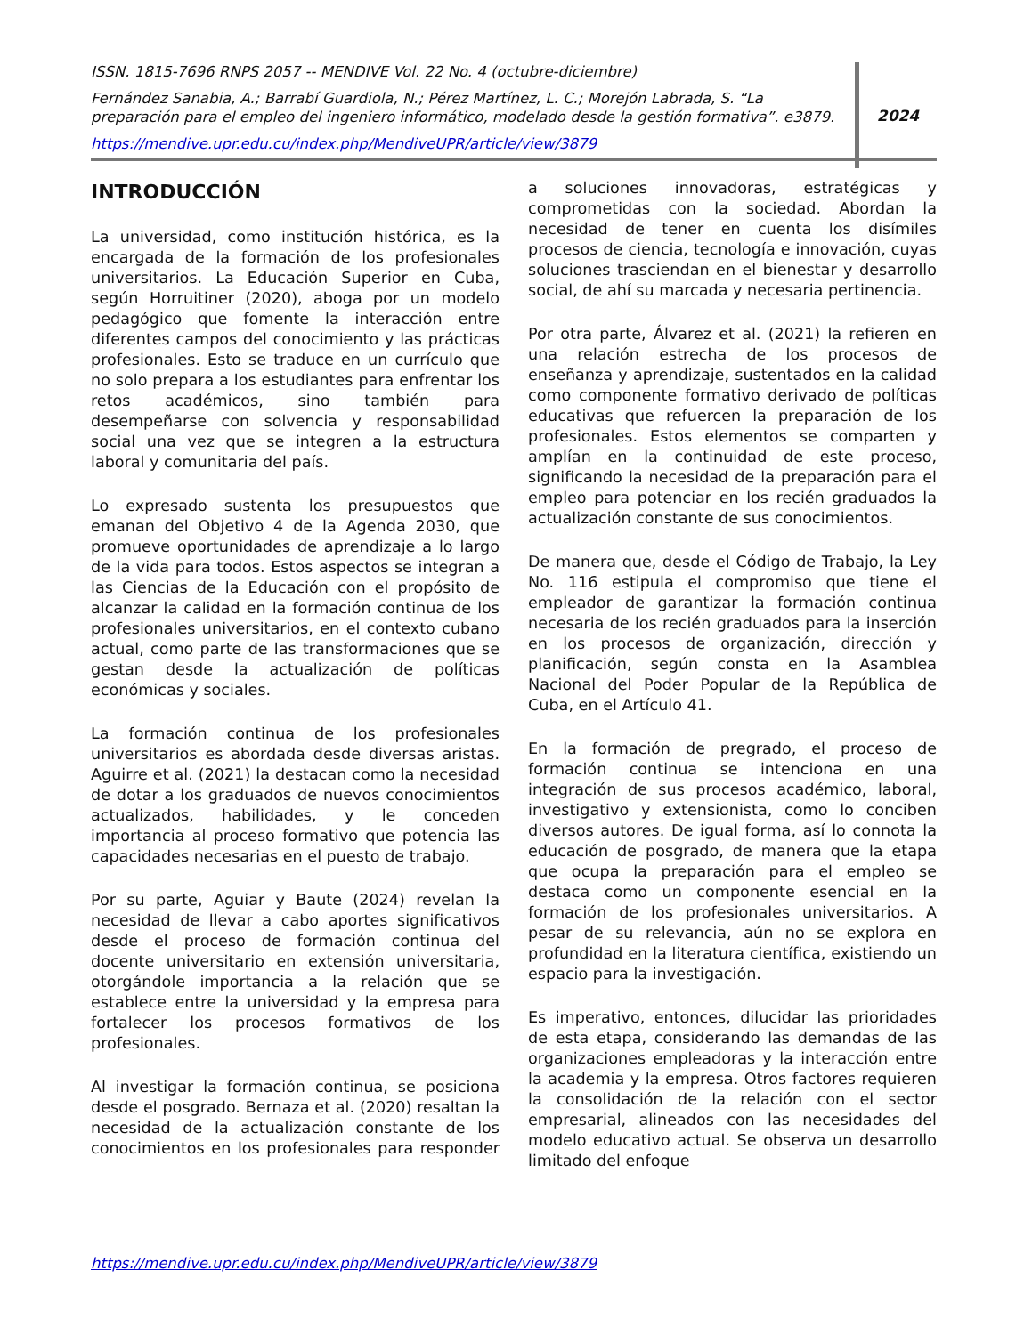ISSN. 1815-7696 RNPS 2057 -- MENDIVE Vol. 22 No. 4 (octubre-diciembre)
Fernández Sanabia, A.; Barrabí Guardiola, N.; Pérez Martínez, L. C.; Morejón Labrada, S. “La preparación para el empleo del ingeniero informático, modelado desde la gestión formativa”. e3879.
https://mendive.upr.edu.cu/index.php/MendiveUPR/article/view/3879
2024
INTRODUCCIÓN
La universidad, como institución histórica, es la encargada de la formación de los profesionales universitarios. La Educación Superior en Cuba, según Horruitiner (2020), aboga por un modelo pedagógico que fomente la interacción entre diferentes campos del conocimiento y las prácticas profesionales. Esto se traduce en un currículo que no solo prepara a los estudiantes para enfrentar los retos académicos, sino también para desempeñarse con solvencia y responsabilidad social una vez que se integren a la estructura laboral y comunitaria del país.
Lo expresado sustenta los presupuestos que emanan del Objetivo 4 de la Agenda 2030, que promueve oportunidades de aprendizaje a lo largo de la vida para todos. Estos aspectos se integran a las Ciencias de la Educación con el propósito de alcanzar la calidad en la formación continua de los profesionales universitarios, en el contexto cubano actual, como parte de las transformaciones que se gestan desde la actualización de políticas económicas y sociales.
La formación continua de los profesionales universitarios es abordada desde diversas aristas. Aguirre et al. (2021) la destacan como la necesidad de dotar a los graduados de nuevos conocimientos actualizados, habilidades, y le conceden importancia al proceso formativo que potencia las capacidades necesarias en el puesto de trabajo.
Por su parte, Aguiar y Baute (2024) revelan la necesidad de llevar a cabo aportes significativos desde el proceso de formación continua del docente universitario en extensión universitaria, otorgándole importancia a la relación que se establece entre la universidad y la empresa para fortalecer los procesos formativos de los profesionales.
Al investigar la formación continua, se posiciona desde el posgrado. Bernaza et al. (2020) resaltan la necesidad de la actualización constante de los conocimientos en los profesionales para responder a soluciones innovadoras, estratégicas y comprometidas con la sociedad. Abordan la necesidad de tener en cuenta los disímiles procesos de ciencia, tecnología e innovación, cuyas soluciones trasciendan en el bienestar y desarrollo social, de ahí su marcada y necesaria pertinencia.
Por otra parte, Álvarez et al. (2021) la refieren en una relación estrecha de los procesos de enseñanza y aprendizaje, sustentados en la calidad como componente formativo derivado de políticas educativas que refuercen la preparación de los profesionales. Estos elementos se comparten y amplían en la continuidad de este proceso, significando la necesidad de la preparación para el empleo para potenciar en los recién graduados la actualización constante de sus conocimientos.
De manera que, desde el Código de Trabajo, la Ley No. 116 estipula el compromiso que tiene el empleador de garantizar la formación continua necesaria de los recién graduados para la inserción en los procesos de organización, dirección y planificación, según consta en la Asamblea Nacional del Poder Popular de la República de Cuba, en el Artículo 41.
En la formación de pregrado, el proceso de formación continua se intenciona en una integración de sus procesos académico, laboral, investigativo y extensionista, como lo conciben diversos autores. De igual forma, así lo connota la educación de posgrado, de manera que la etapa que ocupa la preparación para el empleo se destaca como un componente esencial en la formación de los profesionales universitarios. A pesar de su relevancia, aún no se explora en profundidad en la literatura científica, existiendo un espacio para la investigación.
Es imperativo, entonces, dilucidar las prioridades de esta etapa, considerando las demandas de las organizaciones empleadoras y la interacción entre la academia y la empresa. Otros factores requieren la consolidación de la relación con el sector empresarial, alineados con las necesidades del modelo educativo actual. Se observa un desarrollo limitado del enfoque
https://mendive.upr.edu.cu/index.php/MendiveUPR/article/view/3879